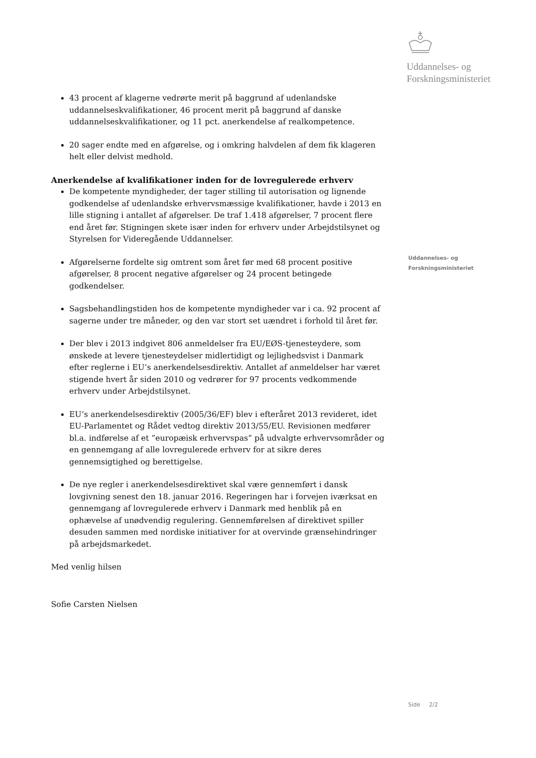Uddannelses- og
Forskningsministeriet
43 procent af klagerne vedrørte merit på baggrund af udenlandske uddannelseskvalifikationer, 46 procent merit på baggrund af danske uddannelseskvalifikationer, og 11 pct. anerkendelse af realkompetence.
20 sager endte med en afgørelse, og i omkring halvdelen af dem fik klageren helt eller delvist medhold.
Anerkendelse af kvalifikationer inden for de lovregulerede erhverv
De kompetente myndigheder, der tager stilling til autorisation og lignende godkendelse af udenlandske erhvervsmæssige kvalifikationer, havde i 2013 en lille stigning i antallet af afgørelser. De traf 1.418 afgørelser, 7 procent flere end året før. Stigningen skete især inden for erhverv under Arbejdstilsynet og Styrelsen for Videregående Uddannelser.
Afgørelserne fordelte sig omtrent som året før med 68 procent positive afgørelser, 8 procent negative afgørelser og 24 procent betingede godkendelser.
Sagsbehandlingstiden hos de kompetente myndigheder var i ca. 92 procent af sagerne under tre måneder, og den var stort set uændret i forhold til året før.
Der blev i 2013 indgivet 806 anmeldelser fra EU/EØS-tjenesteydere, som ønskede at levere tjenesteydelser midlertidigt og lejlighedsvist i Danmark efter reglerne i EU’s anerkendelsesdirektiv. Antallet af anmeldelser har været stigende hvert år siden 2010 og vedrører for 97 procents vedkommende erhverv under Arbejdstilsynet.
EU’s anerkendelsesdirektiv (2005/36/EF) blev i efteråret 2013 revideret, idet EU-Parlamentet og Rådet vedtog direktiv 2013/55/EU. Revisionen medfører bl.a. indførelse af et ”europæisk erhvervspas” på udvalgte erhvervsområder og en gennemgang af alle lovregulerede erhverv for at sikre deres gennemsigtighed og berettigelse.
De nye regler i anerkendelsesdirektivet skal være gennemført i dansk lovgivning senest den 18. januar 2016. Regeringen har i forvejen iværksat en gennemgang af lovregulerede erhverv i Danmark med henblik på en ophævelse af unødvendig regulering. Gennemførelsen af direktivet spiller desuden sammen med nordiske initiativer for at overvinde grænsehindringer på arbejdsmarkedet.
Med venlig hilsen
Sofie Carsten Nielsen
Uddannelses- og
Forskningsministeriet
Side 2/2